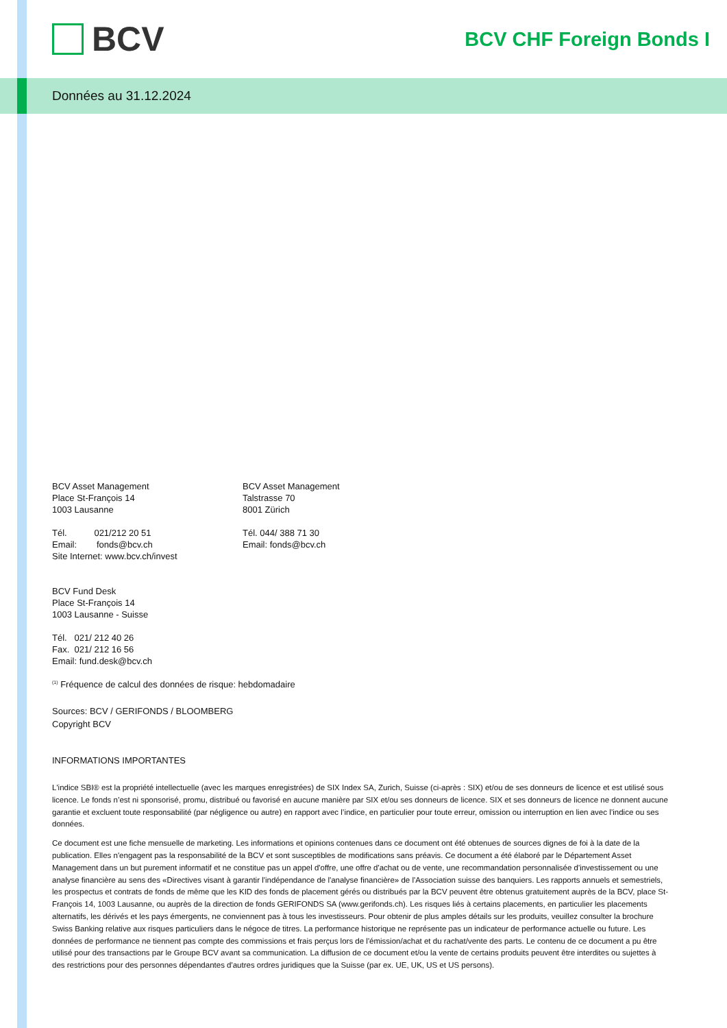BCV
BCV CHF Foreign Bonds I
Données au 31.12.2024
BCV Asset Management
Place St-François 14
1003 Lausanne
Tél. 021/212 20 51
Email: fonds@bcv.ch
Site Internet: www.bcv.ch/invest
BCV Asset Management
Talstrasse 70
8001 Zürich
Tél. 044/ 388 71 30
Email: fonds@bcv.ch
BCV Fund Desk
Place St-François 14
1003 Lausanne - Suisse
Tél. 021/ 212 40 26
Fax. 021/ 212 16 56
Email: fund.desk@bcv.ch
<sup>(1)</sup> Fréquence de calcul des données de risque: hebdomadaire
Sources: BCV / GERIFONDS / BLOOMBERG
Copyright BCV
INFORMATIONS IMPORTANTES
L'indice SBI® est la propriété intellectuelle (avec les marques enregistrées) de SIX Index SA, Zurich, Suisse (ci-après : SIX) et/ou de ses donneurs de licence et est utilisé sous licence. Le fonds n’est ni sponsorisé, promu, distribué ou favorisé en aucune manière par SIX et/ou ses donneurs de licence. SIX et ses donneurs de licence ne donnent aucune garantie et excluent toute responsabilité (par négligence ou autre) en rapport avec l’indice, en particulier pour toute erreur, omission ou interruption en lien avec l’indice ou ses données.
Ce document est une fiche mensuelle de marketing. Les informations et opinions contenues dans ce document ont été obtenues de sources dignes de foi à la date de la publication. Elles n'engagent pas la responsabilité de la BCV et sont susceptibles de modifications sans préavis. Ce document a été élaboré par le Département Asset Management dans un but purement informatif et ne constitue pas un appel d'offre, une offre d'achat ou de vente, une recommandation personnalisée d'investissement ou une analyse financière au sens des «Directives visant à garantir l'indépendance de l'analyse financière» de l'Association suisse des banquiers. Les rapports annuels et semestriels, les prospectus et contrats de fonds de même que les KID des fonds de placement gérés ou distribués par la BCV peuvent être obtenus gratuitement auprès de la BCV, place St-François 14, 1003 Lausanne, ou auprès de la direction de fonds GERIFONDS SA (www.gerifonds.ch). Les risques liés à certains placements, en particulier les placements alternatifs, les dérivés et les pays émergents, ne conviennent pas à tous les investisseurs. Pour obtenir de plus amples détails sur les produits, veuillez consulter la brochure Swiss Banking relative aux risques particuliers dans le négoce de titres. La performance historique ne représente pas un indicateur de performance actuelle ou future. Les données de performance ne tiennent pas compte des commissions et frais perçus lors de l'émission/achat et du rachat/vente des parts. Le contenu de ce document a pu être utilisé pour des transactions par le Groupe BCV avant sa communication. La diffusion de ce document et/ou la vente de certains produits peuvent être interdites ou sujettes à des restrictions pour des personnes dépendantes d'autres ordres juridiques que la Suisse (par ex. UE, UK, US et US persons).